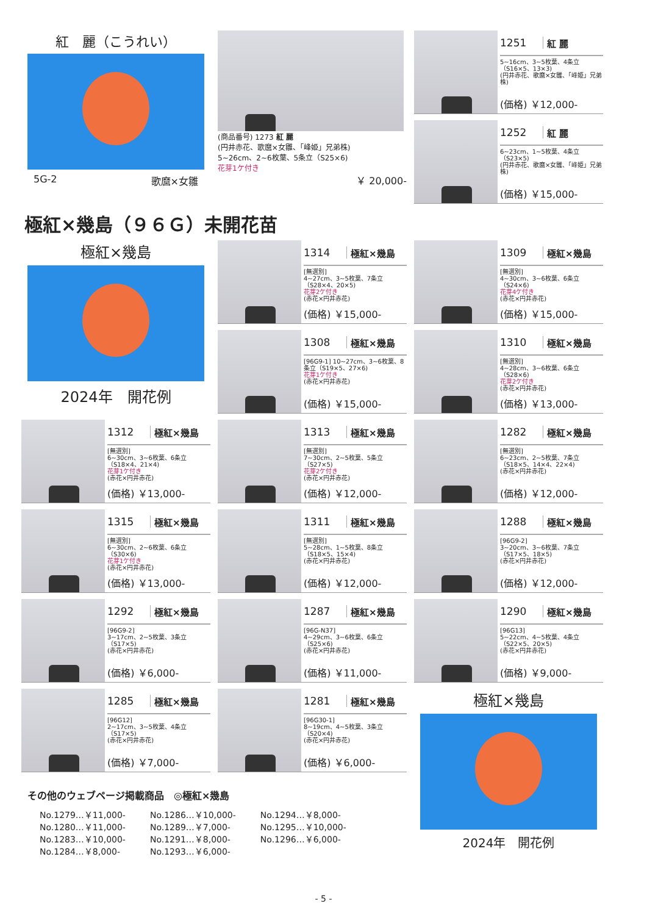紅　麗（こうれい）
5G-2 歌麿×女雛
(商品番号) 1273 紅 麗
(円井赤花、歌麿×女雛、「峰姫」兄弟株)
5~26cm、2~6枚葉、5条立（S25×6)
花芽1ケ付き
￥ 20,000-
1251 紅 麗
5~16cm、3~5枚葉、4条立（S16×5、13×3)
(円井赤花、歌麿×女雛、「峰姫」兄弟株)
(価格) ￥12,000-
1252 紅 麗
6~23cm、1~5枚葉、4条立（S23×5)
(円井赤花、歌麿×女雛、「峰姫」兄弟株)
(価格) ￥15,000-
極紅×幾島（９６Ｇ）未開花苗
極紅×幾島
2024年　開花例
1314 極紅×幾島
[無選別]
4~27cm、3~5枚葉、7条立（S28×4、20×5)
花芽2ケ付き
(赤花×円井赤花)
(価格) ￥15,000-
1308 極紅×幾島
[96G9-1] 10~27cm、3~6枚葉、8条立（S19×5、27×6)
花芽1ケ付き
(赤花×円井赤花)
(価格) ￥15,000-
1309 極紅×幾島
[無選別]
4~30cm、3~6枚葉、6条立（S24×6)
花芽4ケ付き
(赤花×円井赤花)
(価格) ￥15,000-
1310 極紅×幾島
[無選別]
4~28cm、3~6枚葉、6条立（S28×6)
花芽2ケ付き
(赤花×円井赤花)
(価格) ￥13,000-
1312 極紅×幾島
[無選別]
6~30cm、3~6枚葉、6条立（S18×4、21×4)
花芽1ケ付き
(赤花×円井赤花)
(価格) ￥13,000-
1313 極紅×幾島
[無選別]
7~30cm、2~5枚葉、5条立（S27×5)
花芽2ケ付き
(赤花×円井赤花)
(価格) ￥12,000-
1282 極紅×幾島
[無選別]
6~23cm、2~5枚葉、7条立（S18×5、14×4、22×4)
(赤花×円井赤花)
(価格) ￥12,000-
1315 極紅×幾島
[無選別]
6~30cm、2~6枚葉、6条立（S30×6)
花芽1ケ付き
(赤花×円井赤花)
(価格) ￥13,000-
1311 極紅×幾島
[無選別]
5~28cm、1~5枚葉、8条立（S18×5、15×4)
(赤花×円井赤花)
(価格) ￥12,000-
1288 極紅×幾島
[96G9-2]
3~20cm、3~6枚葉、7条立（S17×5、18×5)
(赤花×円井赤花)
(価格) ￥12,000-
1292 極紅×幾島
[96G9-2]
3~17cm、2~5枚葉、3条立（S17×5)
(赤花×円井赤花)
(価格) ￥6,000-
1287 極紅×幾島
[96G-N37]
4~29cm、3~6枚葉、6条立（S25×6)
(赤花×円井赤花)
(価格) ￥11,000-
1290 極紅×幾島
[96G13]
5~22cm、4~5枚葉、4条立（S22×5、20×5)
(赤花×円井赤花)
(価格) ￥9,000-
1285 極紅×幾島
[96G12]
2~17cm、3~5枚葉、4条立（S17×5)
(赤花×円井赤花)
(価格) ￥7,000-
1281 極紅×幾島
[96G30-1]
8~19cm、4~5枚葉、3条立（S20×4)
(赤花×円井赤花)
(価格) ￥6,000-
その他のウェブページ掲載商品　◎極紅×幾島
No.1279…￥11,000-
No.1280…￥11,000-
No.1283…￥10,000-
No.1284…￥8,000-
No.1286…￥10,000-
No.1289…￥7,000-
No.1291…￥8,000-
No.1293…￥6,000-
No.1294…￥8,000-
No.1295…￥10,000-
No.1296…￥6,000-
極紅×幾島
2024年　開花例
- 5 -